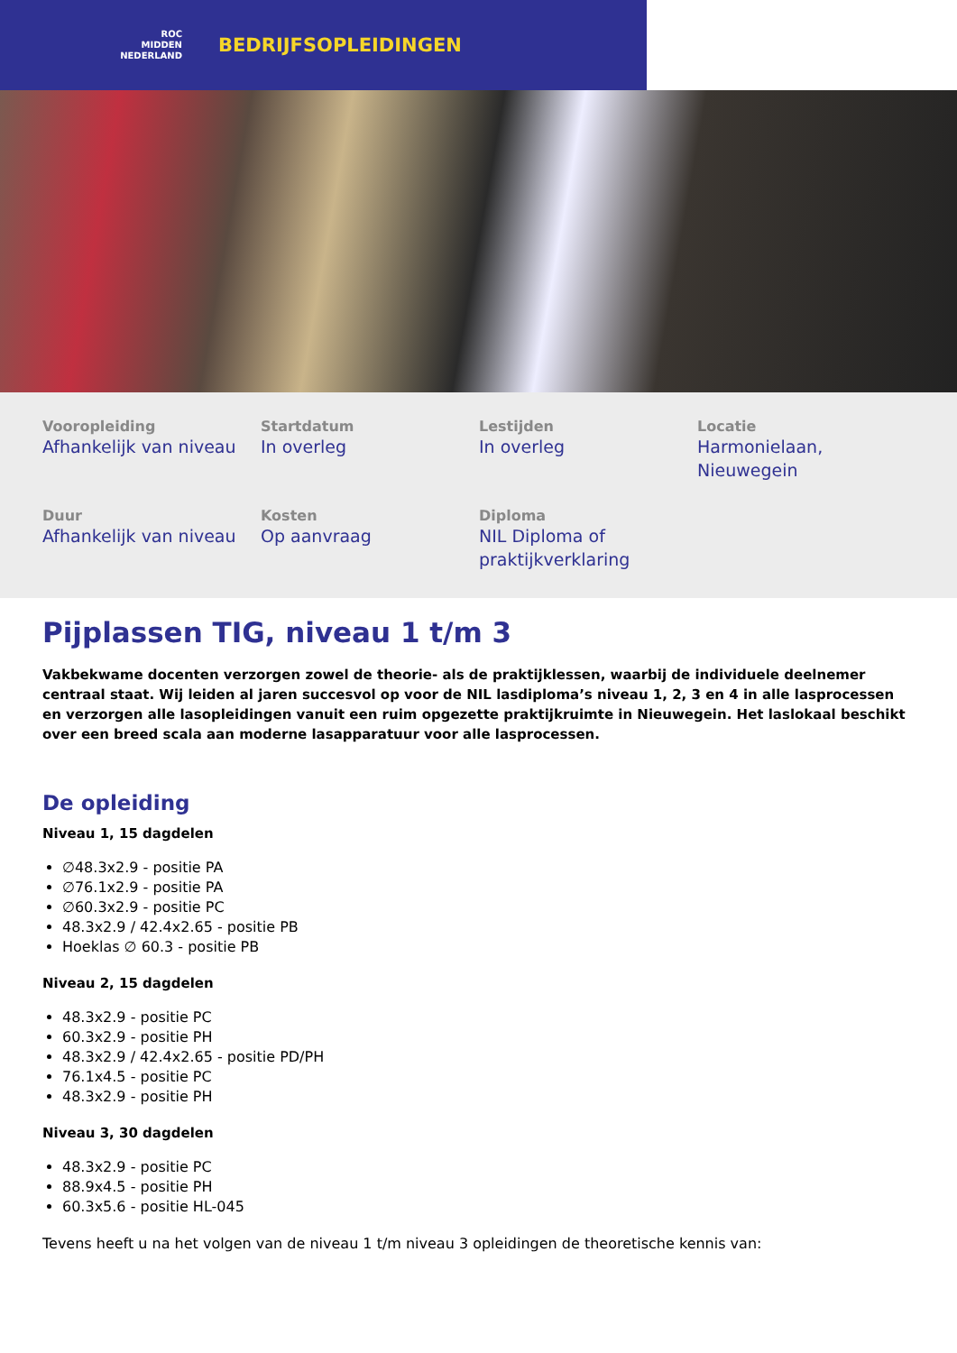ROC
MIDDEN
NEDERLAND
BEDRIJFSOPLEIDINGEN
Vooropleiding
Afhankelijk van niveau
Startdatum
In overleg
Lestijden
In overleg
Locatie
Harmonielaan, Nieuwegein
Duur
Afhankelijk van niveau
Kosten
Op aanvraag
Diploma
NIL Diploma of praktijkverklaring
Pijplassen TIG, niveau 1 t/m 3
Vakbekwame docenten verzorgen zowel de theorie- als de praktijklessen, waarbij de individuele deelnemer centraal staat. Wij leiden al jaren succesvol op voor de NIL lasdiploma’s niveau 1, 2, 3 en 4 in alle lasprocessen en verzorgen alle lasopleidingen vanuit een ruim opgezette praktijkruimte in Nieuwegein. Het laslokaal beschikt over een breed scala aan moderne lasapparatuur voor alle lasprocessen.
De opleiding
Niveau 1, 15 dagdelen
∅48.3x2.9 - positie PA
∅76.1x2.9 - positie PA
∅60.3x2.9 - positie PC
48.3x2.9 / 42.4x2.65 - positie PB
Hoeklas ∅ 60.3 - positie PB
Niveau 2, 15 dagdelen
48.3x2.9 - positie PC
60.3x2.9 - positie PH
48.3x2.9 / 42.4x2.65 - positie PD/PH
76.1x4.5 - positie PC
48.3x2.9 - positie PH
Niveau 3, 30 dagdelen
48.3x2.9 - positie PC
88.9x4.5 - positie PH
60.3x5.6 - positie HL-045
Tevens heeft u na het volgen van de niveau 1 t/m niveau 3 opleidingen de theoretische kennis van: